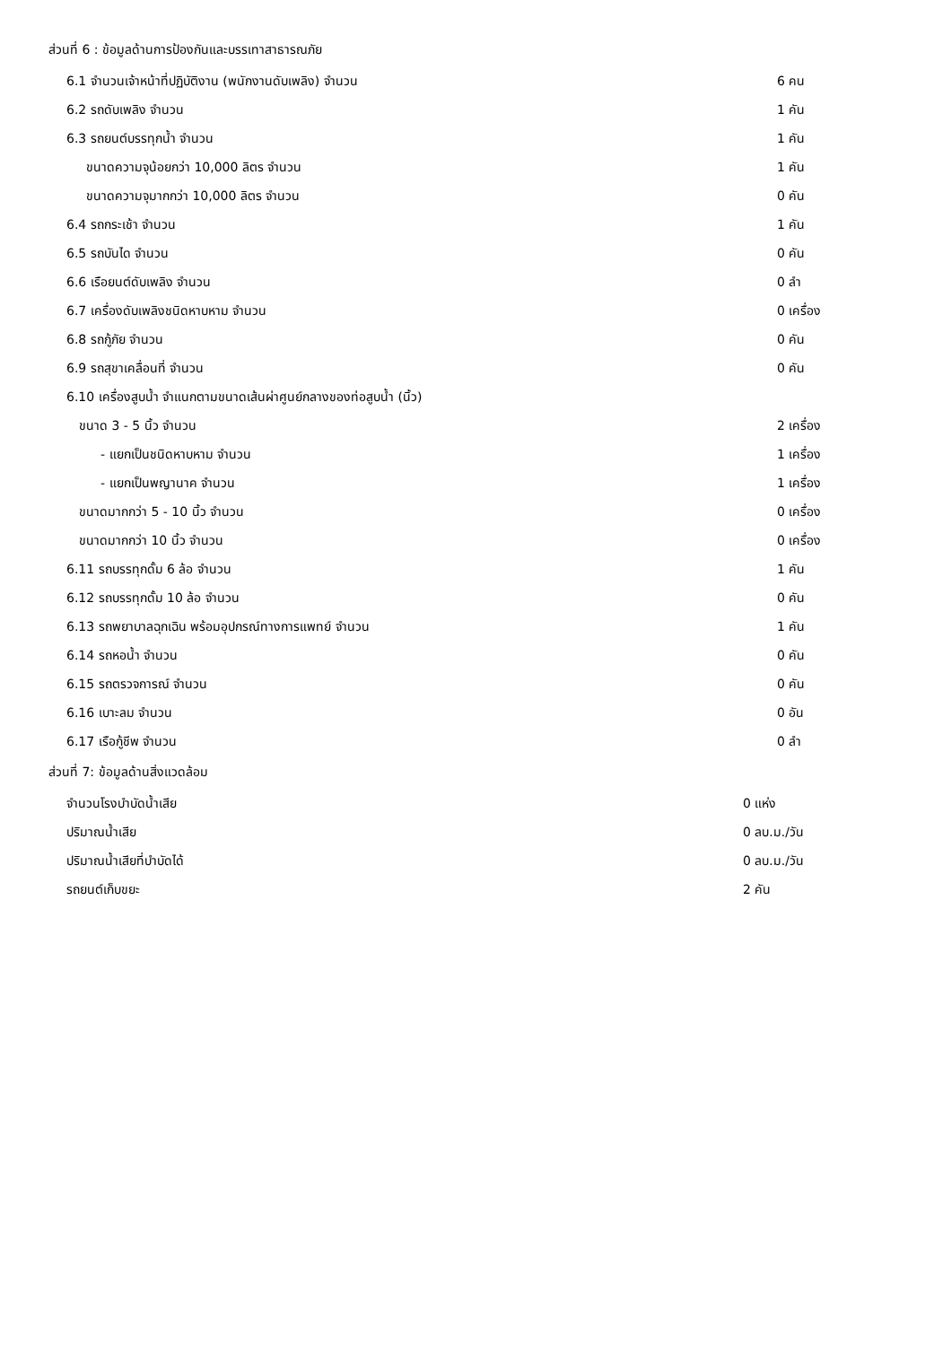ส่วนที่ 6 : ข้อมูลด้านการป้องกันและบรรเทาสาธารณภัย
| 6.1 จำนวนเจ้าหน้าที่ปฏิบัติงาน (พนักงานดับเพลิง) จำนวน | 6 คน |
| 6.2 รถดับเพลิง จำนวน | 1 คัน |
| 6.3 รถยนต์บรรทุกน้ำ จำนวน | 1 คัน |
| ขนาดความจุน้อยกว่า 10,000 ลิตร จำนวน | 1 คัน |
| ขนาดความจุมากกว่า 10,000 ลิตร จำนวน | 0 คัน |
| 6.4 รถกระเช้า จำนวน | 1 คัน |
| 6.5 รถบันได จำนวน | 0 คัน |
| 6.6 เรือยนต์ดับเพลิง จำนวน | 0 ลำ |
| 6.7 เครื่องดับเพลิงชนิดหาบหาม จำนวน | 0 เครื่อง |
| 6.8 รถกู้ภัย จำนวน | 0 คัน |
| 6.9 รถสุขาเคลื่อนที่ จำนวน | 0 คัน |
| 6.10 เครื่องสูบน้ำ จำแนกตามขนาดเส้นผ่าศูนย์กลางของท่อสูบน้ำ (นิ้ว) | |
| ขนาด 3 - 5 นิ้ว จำนวน | 2 เครื่อง |
| - แยกเป็นชนิดหาบหาม จำนวน | 1 เครื่อง |
| - แยกเป็นพญานาค จำนวน | 1 เครื่อง |
| ขนาดมากกว่า 5 - 10 นิ้ว จำนวน | 0 เครื่อง |
| ขนาดมากกว่า 10 นิ้ว จำนวน | 0 เครื่อง |
| 6.11 รถบรรทุกดั้ม 6 ล้อ จำนวน | 1 คัน |
| 6.12 รถบรรทุกดั้ม 10 ล้อ จำนวน | 0 คัน |
| 6.13 รถพยาบาลฉุกเฉิน พร้อมอุปกรณ์ทางการแพทย์ จำนวน | 1 คัน |
| 6.14 รถหอน้ำ จำนวน | 0 คัน |
| 6.15 รถตรวจการณ์ จำนวน | 0 คัน |
| 6.16 เบาะลม จำนวน | 0 อัน |
| 6.17 เรือกู้ชีพ จำนวน | 0 ลำ |
ส่วนที่ 7: ข้อมูลด้านสิ่งแวดล้อม
| จำนวนโรงบำบัดน้ำเสีย | 0 แห่ง |
| ปริมาณน้ำเสีย | 0 ลบ.ม./วัน |
| ปริมาณน้ำเสียที่บำบัดได้ | 0 ลบ.ม./วัน |
| รถยนต์เก็บขยะ | 2 คัน |